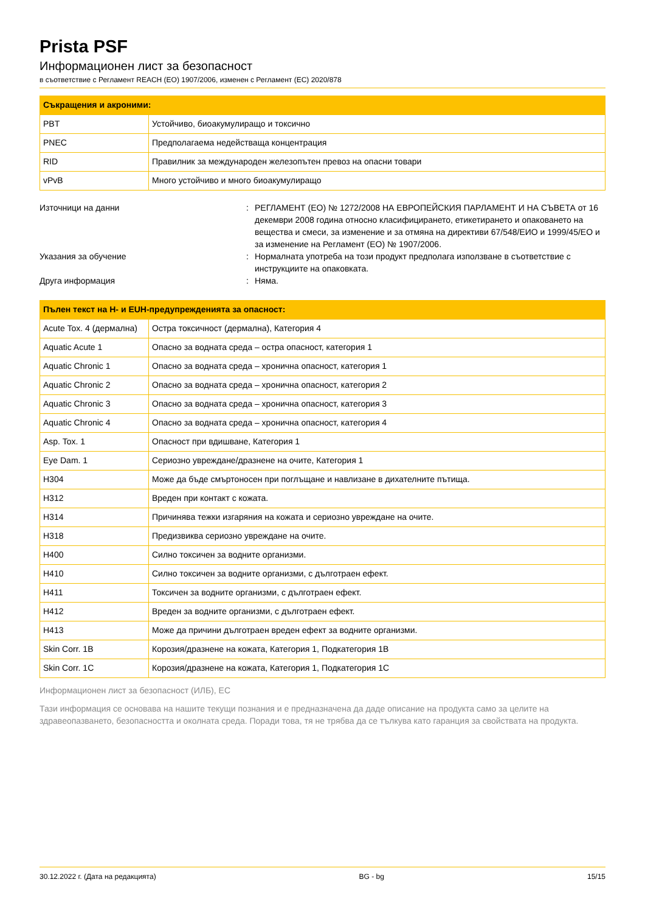Prista PSF
Информационен лист за безопасност
в съответствие с Регламент REACH (ЕО) 1907/2006, изменен с Регламент (ЕС) 2020/878
| Съкращения и акроними: | |
| --- | --- |
| PBT | Устойчиво, биоакумулиращо и токсично |
| PNEC | Предполагаема недействаща концентрация |
| RID | Правилник за международен железопътен превоз на опасни товари |
| vPvB | Много устойчиво и много биоакумулиращо |
Източници на данни
:
РЕГЛАМЕНТ (ЕО) № 1272/2008 НА ЕВРОПЕЙСКИЯ ПАРЛАМЕНТ И НА СЪВЕТА от 16 декември 2008 година относно класифицирането, етикетирането и опаковането на вещества и смеси, за изменение и за отмяна на директиви 67/548/ЕИО и 1999/45/ЕО и за изменение на Регламент (ЕО) № 1907/2006.
Указания за обучение
:
Нормалната употреба на този продукт предполага използване в съответствие с инструкциите на опаковката.
Друга информация
:
Няма.
| Пълен текст на H- и EUH-предупрежденията за опасност: | |
| --- | --- |
| Acute Tox. 4 (дермална) | Остра токсичност (дермална), Категория 4 |
| Aquatic Acute 1 | Опасно за водната среда – остра опасност, категория 1 |
| Aquatic Chronic 1 | Опасно за водната среда – хронична опасност, категория 1 |
| Aquatic Chronic 2 | Опасно за водната среда – хронична опасност, категория 2 |
| Aquatic Chronic 3 | Опасно за водната среда – хронична опасност, категория 3 |
| Aquatic Chronic 4 | Опасно за водната среда – хронична опасност, категория 4 |
| Asp. Tox. 1 | Опасност при вдишване, Категория 1 |
| Eye Dam. 1 | Сериозно увреждане/дразнене на очите, Категория 1 |
| H304 | Може да бъде смъртоносен при поглъщане и навлизане в дихателните пътища. |
| H312 | Вреден при контакт с кожата. |
| H314 | Причинява тежки изгаряния на кожата и сериозно увреждане на очите. |
| H318 | Предизвиква сериозно увреждане на очите. |
| H400 | Силно токсичен за водните организми. |
| H410 | Силно токсичен за водните организми, с дълготраен ефект. |
| H411 | Токсичен за водните организми, с дълготраен ефект. |
| H412 | Вреден за водните организми, с дълготраен ефект. |
| H413 | Може да причини дълготраен вреден ефект за водните организми. |
| Skin Corr. 1B | Корозия/дразнене на кожата, Категория 1, Подкатегория 1B |
| Skin Corr. 1C | Корозия/дразнене на кожата, Категория 1, Подкатегория 1C |
Информационен лист за безопасност (ИЛБ), ЕС
Тази информация се основава на нашите текущи познания и е предназначена да даде описание на продукта само за целите на здравеопазването, безопасността и околната среда. Поради това, тя не трябва да се тълкува като гаранция за свойствата на продукта.
30.12.2022 г. (Дата на редакцията) BG - bg 15/15